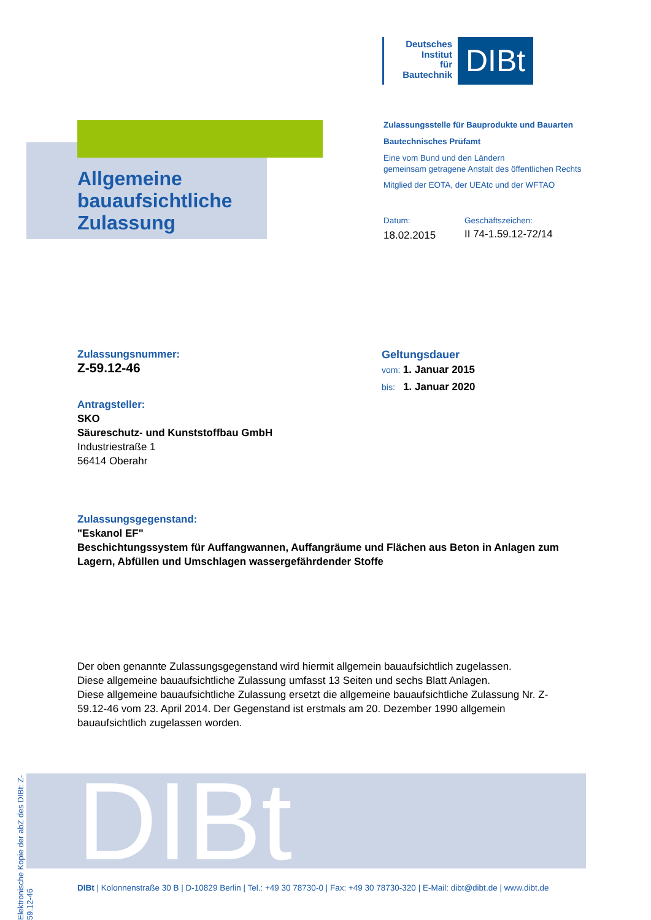Deutsches
Institut
für
Bautechnik
DIBt
Allgemeine
bauaufsichtliche
Zulassung
Zulassungsstelle für Bauprodukte und Bauarten
Bautechnisches Prüfamt
Eine vom Bund und den Ländern
gemeinsam getragene Anstalt des öffentlichen Rechts
Mitglied der EOTA, der UEAtc und der WFTAO
Datum:
18.02.2015
Geschäftszeichen:
II 74-1.59.12-72/14
Zulassungsnummer:
Z-59.12-46
Geltungsdauer
vom: 1. Januar 2015
bis: 1. Januar 2020
Antragsteller:
SKO
Säureschutz- und Kunststoffbau GmbH
Industriestraße 1
56414 Oberahr
Zulassungsgegenstand:
"Eskanol EF"
Beschichtungssystem für Auffangwannen, Auffangräume und Flächen aus Beton in Anlagen zum Lagern, Abfüllen und Umschlagen wassergefährdender Stoffe
Der oben genannte Zulassungsgegenstand wird hiermit allgemein bauaufsichtlich zugelassen.
Diese allgemeine bauaufsichtliche Zulassung umfasst 13 Seiten und sechs Blatt Anlagen.
Diese allgemeine bauaufsichtliche Zulassung ersetzt die allgemeine bauaufsichtliche Zulassung Nr. Z-59.12-46 vom 23. April 2014. Der Gegenstand ist erstmals am 20. Dezember 1990 allgemein bauaufsichtlich zugelassen worden.
Elektronische Kopie der abZ des DIBt: Z-59.12-46
DIBt
DIBt | Kolonnenstraße 30 B | D-10829 Berlin | Tel.: +49 30 78730-0 | Fax: +49 30 78730-320 | E-Mail: dibt@dibt.de | www.dibt.de